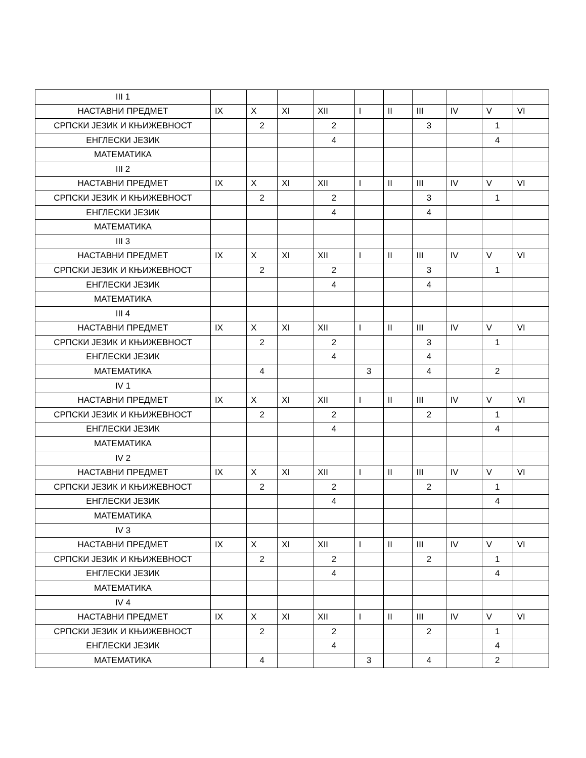| III 1 | | | | | | | | | | |
| НАСТАВНИ ПРЕДМЕТ | IX | X | XI | XII | I | II | III | IV | V | VI |
| СРПСКИ ЈЕЗИК И КЊИЖЕВНОСТ | | 2 | | 2 | | | 3 | | 1 | |
| ЕНГЛЕСКИ ЈЕЗИК | | | | 4 | | | | | 4 | |
| МАТЕМАТИКА | | | | | | | | | | |
| III 2 | | | | | | | | | | |
| НАСТАВНИ ПРЕДМЕТ | IX | X | XI | XII | I | II | III | IV | V | VI |
| СРПСКИ ЈЕЗИК И КЊИЖЕВНОСТ | | 2 | | 2 | | | 3 | | 1 | |
| ЕНГЛЕСКИ ЈЕЗИК | | | | 4 | | | 4 | | | |
| МАТЕМАТИКА | | | | | | | | | | |
| III 3 | | | | | | | | | | |
| НАСТАВНИ ПРЕДМЕТ | IX | X | XI | XII | I | II | III | IV | V | VI |
| СРПСКИ ЈЕЗИК И КЊИЖЕВНОСТ | | 2 | | 2 | | | 3 | | 1 | |
| ЕНГЛЕСКИ ЈЕЗИК | | | | 4 | | | 4 | | | |
| МАТЕМАТИКА | | | | | | | | | | |
| III 4 | | | | | | | | | | |
| НАСТАВНИ ПРЕДМЕТ | IX | X | XI | XII | I | II | III | IV | V | VI |
| СРПСКИ ЈЕЗИК И КЊИЖЕВНОСТ | | 2 | | 2 | | | 3 | | 1 | |
| ЕНГЛЕСКИ ЈЕЗИК | | | | 4 | | | 4 | | | |
| МАТЕМАТИКА | | 4 | | | 3 | | 4 | | 2 | |
| IV 1 | | | | | | | | | | |
| НАСТАВНИ ПРЕДМЕТ | IX | X | XI | XII | I | II | III | IV | V | VI |
| СРПСКИ ЈЕЗИК И КЊИЖЕВНОСТ | | 2 | | 2 | | | 2 | | 1 | |
| ЕНГЛЕСКИ ЈЕЗИК | | | | 4 | | | | | 4 | |
| МАТЕМАТИКА | | | | | | | | | | |
| IV 2 | | | | | | | | | | |
| НАСТАВНИ ПРЕДМЕТ | IX | X | XI | XII | I | II | III | IV | V | VI |
| СРПСКИ ЈЕЗИК И КЊИЖЕВНОСТ | | 2 | | 2 | | | 2 | | 1 | |
| ЕНГЛЕСКИ ЈЕЗИК | | | | 4 | | | | | 4 | |
| МАТЕМАТИКА | | | | | | | | | | |
| IV 3 | | | | | | | | | | |
| НАСТАВНИ ПРЕДМЕТ | IX | X | XI | XII | I | II | III | IV | V | VI |
| СРПСКИ ЈЕЗИК И КЊИЖЕВНОСТ | | 2 | | 2 | | | 2 | | 1 | |
| ЕНГЛЕСКИ ЈЕЗИК | | | | 4 | | | | | 4 | |
| МАТЕМАТИКА | | | | | | | | | | |
| IV 4 | | | | | | | | | | |
| НАСТАВНИ ПРЕДМЕТ | IX | X | XI | XII | I | II | III | IV | V | VI |
| СРПСКИ ЈЕЗИК И КЊИЖЕВНОСТ | | 2 | | 2 | | | 2 | | 1 | |
| ЕНГЛЕСКИ ЈЕЗИК | | | | 4 | | | | | 4 | |
| МАТЕМАТИКА | | 4 | | | 3 | | 4 | | 2 | |